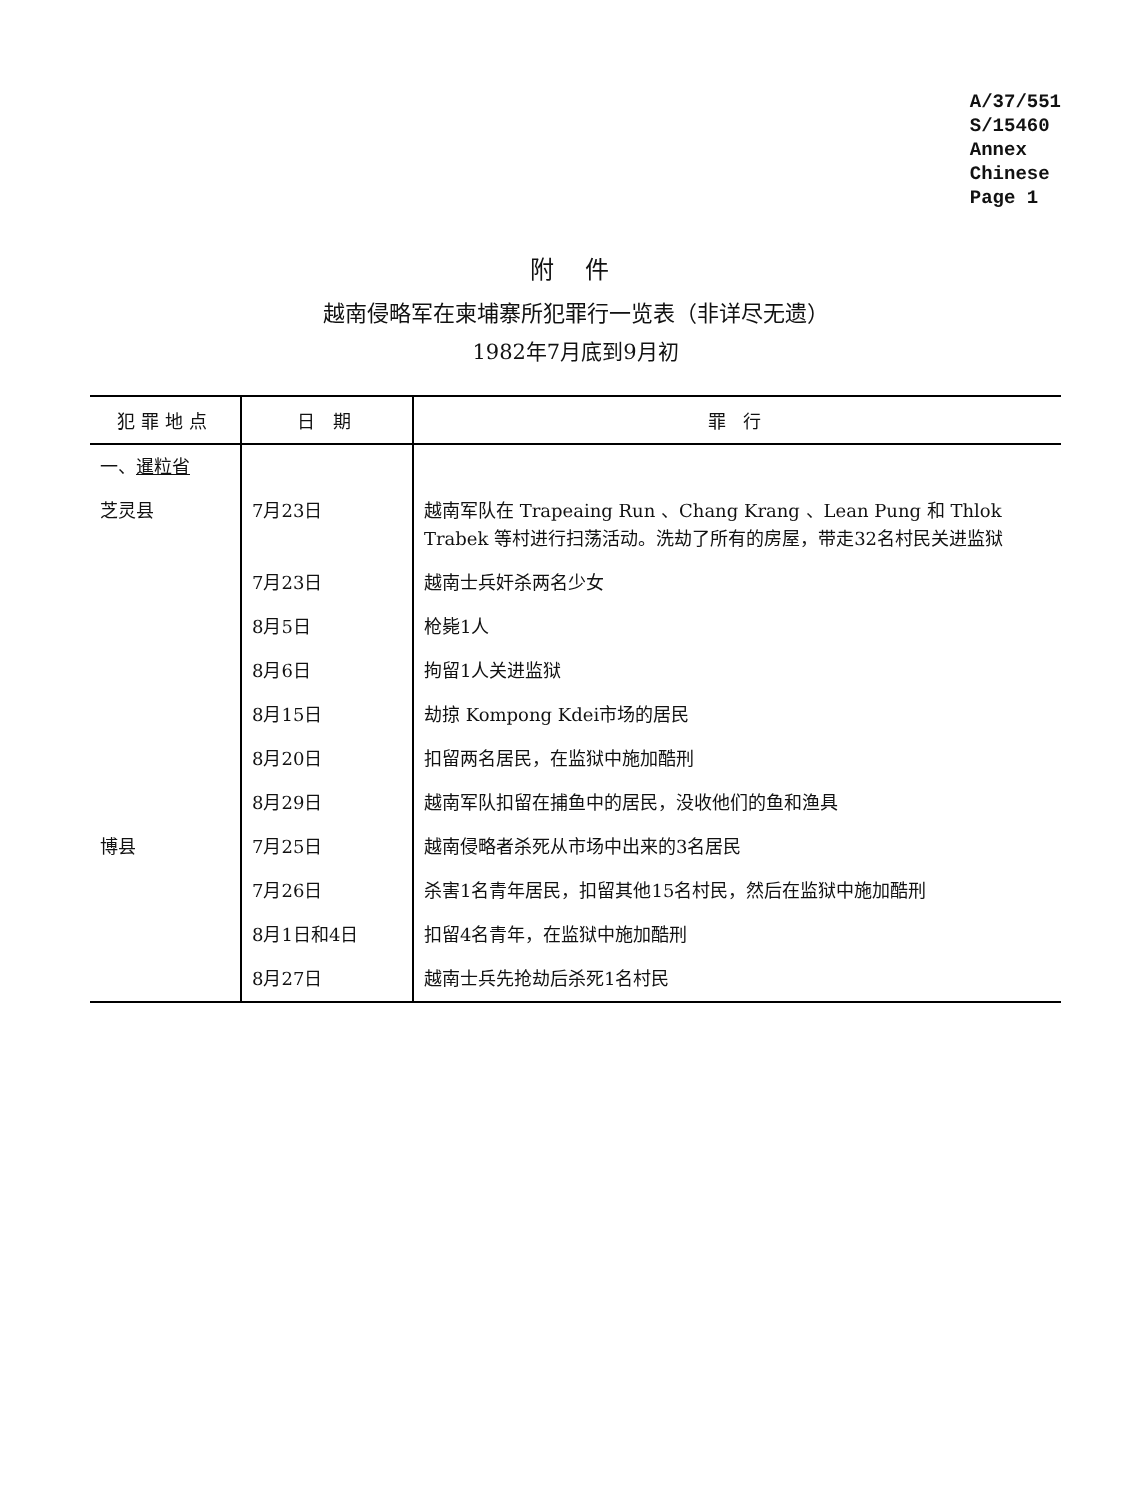A/37/551
S/15460
Annex
Chinese
Page 1
附 件
越南侵略军在柬埔寨所犯罪行一览表（非详尽无遗）
1982年7月底到9月初
| 犯罪地点 | 日 期 | 罪 行 |
| --- | --- | --- |
| 一、 暹粒省 | | |
| 芝灵县 | 7月23日 | 越南军队在 Trapeaing Run 、Chang Krang 、Lean Pung 和 Thlok Trabek 等村进行扫荡活动。洗劫了所有的房屋，带走32名村民关进监狱 |
| | 7月23日 | 越南士兵奸杀两名少女 |
| | 8月5日 | 枪毙1人 |
| | 8月6日 | 拘留1人关进监狱 |
| | 8月15日 | 劫掠 Kompong Kdei市场的居民 |
| | 8月20日 | 扣留两名居民，在监狱中施加酷刑 |
| | 8月29日 | 越南军队扣留在捕鱼中的居民，没收他们的鱼和渔具 |
| 博县 | 7月25日 | 越南侵略者杀死从市场中出来的3名居民 |
| | 7月26日 | 杀害1名青年居民，扣留其他15名村民，然后在监狱中施加酷刑 |
| | 8月1日和4日 | 扣留4名青年，在监狱中施加酷刑 |
| | 8月27日 | 越南士兵先抢劫后杀死1名村民 |